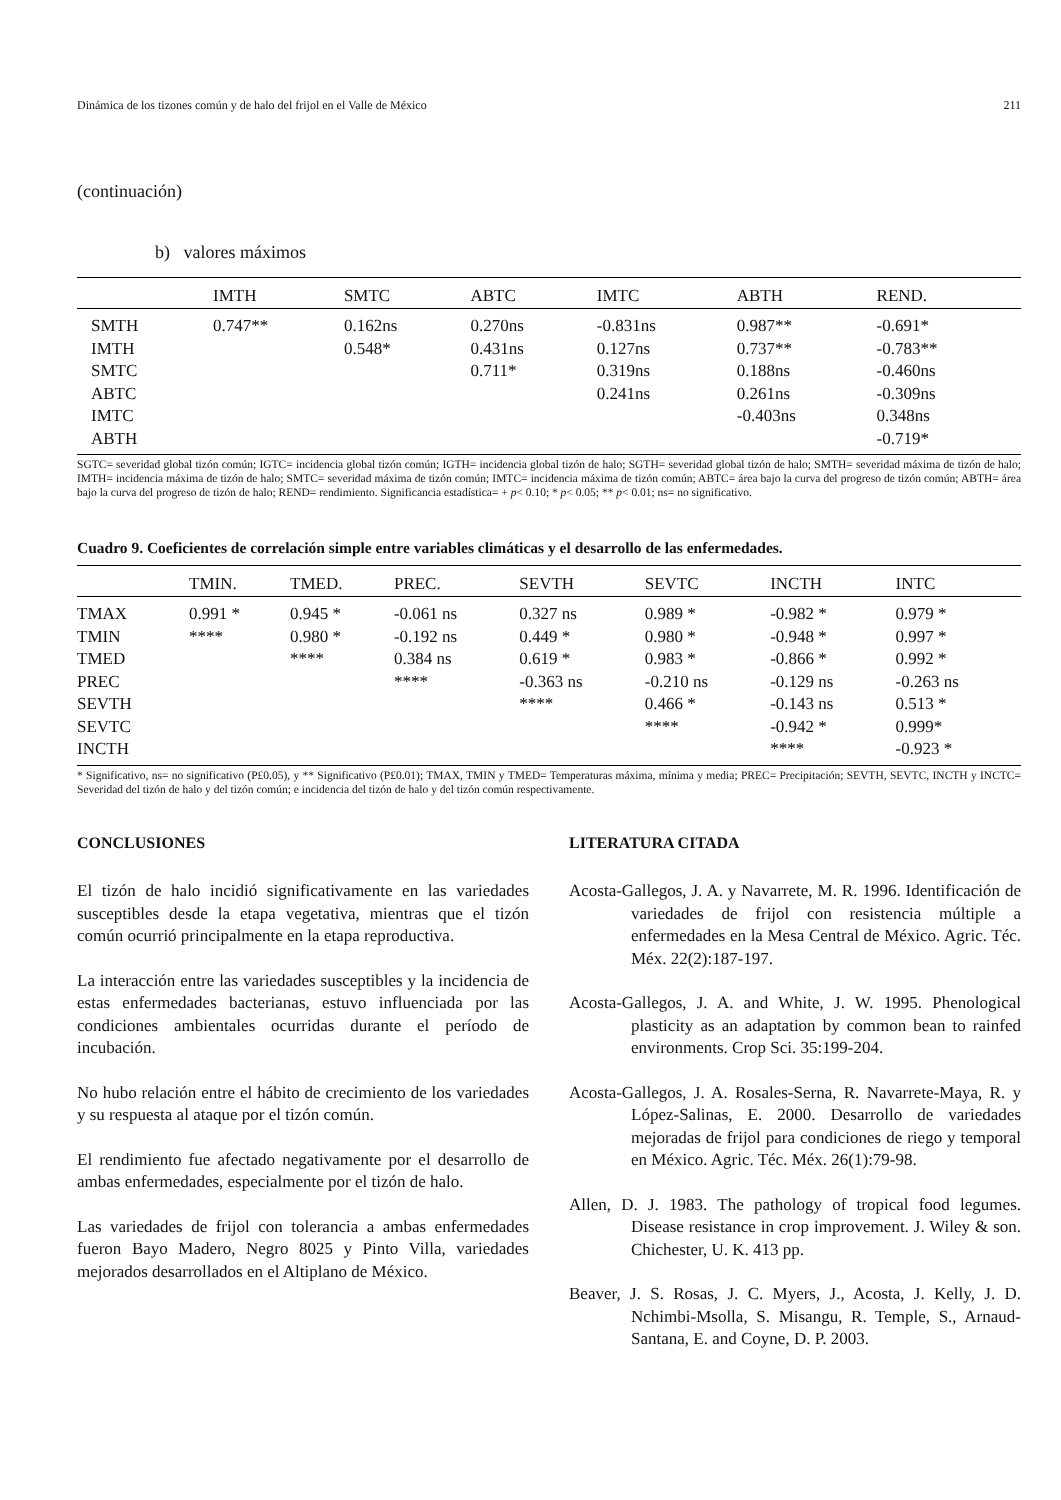Dinámica de los tizones común y de halo del frijol en el Valle de México 211
(continuación)
b) valores máximos
| | IMTH | SMTC | ABTC | IMTC | ABTH | REND. |
| --- | --- | --- | --- | --- | --- | --- |
| SMTH | 0.747** | 0.162ns | 0.270ns | -0.831ns | 0.987** | -0.691* |
| IMTH | | 0.548* | 0.431ns | 0.127ns | 0.737** | -0.783** |
| SMTC | | | 0.711* | 0.319ns | 0.188ns | -0.460ns |
| ABTC | | | | 0.241ns | 0.261ns | -0.309ns |
| IMTC | | | | | -0.403ns | 0.348ns |
| ABTH | | | | | | -0.719* |
SGTC= severidad global tizón común; IGTC= incidencia global tizón común; IGTH= incidencia global tizón de halo; SGTH= severidad global tizón de halo; SMTH= severidad máxima de tizón de halo; IMTH= incidencia máxima de tizón de halo; SMTC= severidad máxima de tizón común; IMTC= incidencia máxima de tizón común; ABTC= área bajo la curva del progreso de tizón común; ABTH= área bajo la curva del progreso de tizón de halo; REND= rendimiento. Significancia estadística= + p< 0.10; * p< 0.05; ** p< 0.01; ns= no significativo.
Cuadro 9. Coeficientes de correlación simple entre variables climáticas y el desarrollo de las enfermedades.
| | TMIN. | TMED. | PREC. | SEVTH | SEVTC | INCTH | INTC |
| --- | --- | --- | --- | --- | --- | --- | --- |
| TMAX | 0.991 * | 0.945 * | -0.061 ns | 0.327 ns | 0.989 * | -0.982 * | 0.979 * |
| TMIN | **** | 0.980 * | -0.192 ns | 0.449 * | 0.980 * | -0.948 * | 0.997 * |
| TMED | | **** | 0.384 ns | 0.619 * | 0.983 * | -0.866 * | 0.992 * |
| PREC | | | **** | -0.363 ns | -0.210 ns | -0.129 ns | -0.263 ns |
| SEVTH | | | | **** | 0.466 * | -0.143 ns | 0.513 * |
| SEVTC | | | | | **** | -0.942 * | 0.999* |
| INCTH | | | | | | **** | -0.923 * |
* Significativo, ns= no significativo (P£0.05), y ** Significativo (P£0.01); TMAX, TMIN y TMED= Temperaturas máxima, mínima y media; PREC= Precipitación; SEVTH, SEVTC, INCTH y INCTC= Severidad del tizón de halo y del tizón común; e incidencia del tizón de halo y del tizón común respectivamente.
CONCLUSIONES
El tizón de halo incidió significativamente en las variedades susceptibles desde la etapa vegetativa, mientras que el tizón común ocurrió principalmente en la etapa reproductiva.
La interacción entre las variedades susceptibles y la incidencia de estas enfermedades bacterianas, estuvo influenciada por las condiciones ambientales ocurridas durante el período de incubación.
No hubo relación entre el hábito de crecimiento de los variedades y su respuesta al ataque por el tizón común.
El rendimiento fue afectado negativamente por el desarrollo de ambas enfermedades, especialmente por el tizón de halo.
Las variedades de frijol con tolerancia a ambas enfermedades fueron Bayo Madero, Negro 8025 y Pinto Villa, variedades mejorados desarrollados en el Altiplano de México.
LITERATURA CITADA
Acosta-Gallegos, J. A. y Navarrete, M. R. 1996. Identificación de variedades de frijol con resistencia múltiple a enfermedades en la Mesa Central de México. Agric. Téc. Méx. 22(2):187-197.
Acosta-Gallegos, J. A. and White, J. W. 1995. Phenological plasticity as an adaptation by common bean to rainfed environments. Crop Sci. 35:199-204.
Acosta-Gallegos, J. A. Rosales-Serna, R. Navarrete-Maya, R. y López-Salinas, E. 2000. Desarrollo de variedades mejoradas de frijol para condiciones de riego y temporal en México. Agric. Téc. Méx. 26(1):79-98.
Allen, D. J. 1983. The pathology of tropical food legumes. Disease resistance in crop improvement. J. Wiley & son. Chichester, U. K. 413 pp.
Beaver, J. S. Rosas, J. C. Myers, J., Acosta, J. Kelly, J. D. Nchimbi-Msolla, S. Misangu, R. Temple, S., Arnaud-Santana, E. and Coyne, D. P. 2003.